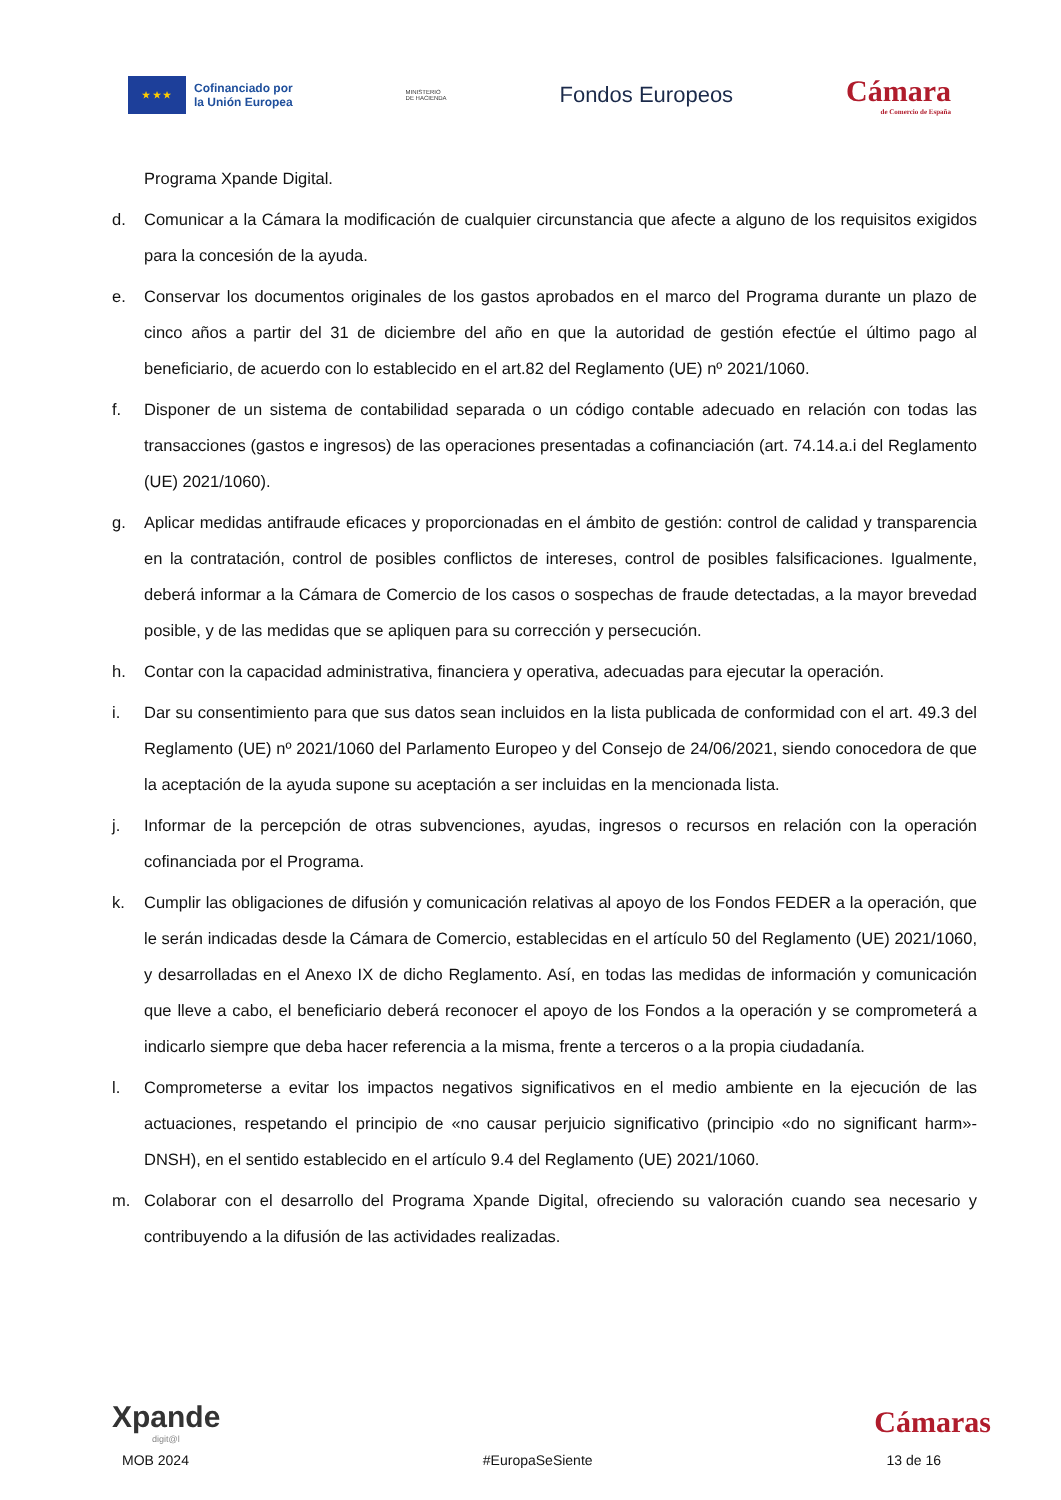★ ★ ★
Cofinanciado por
la Unión Europea
MINISTERIO
DE HACIENDA
Fondos Europeos
Cámara
de Comercio de España
Programa Xpande Digital.
d. Comunicar a la Cámara la modificación de cualquier circunstancia que afecte a alguno de los requisitos exigidos para la concesión de la ayuda.
e. Conservar los documentos originales de los gastos aprobados en el marco del Programa durante un plazo de cinco años a partir del 31 de diciembre del año en que la autoridad de gestión efectúe el último pago al beneficiario, de acuerdo con lo establecido en el art.82 del Reglamento (UE) nº 2021/1060.
f. Disponer de un sistema de contabilidad separada o un código contable adecuado en relación con todas las transacciones (gastos e ingresos) de las operaciones presentadas a cofinanciación (art. 74.14.a.i del Reglamento (UE) 2021/1060).
g. Aplicar medidas antifraude eficaces y proporcionadas en el ámbito de gestión: control de calidad y transparencia en la contratación, control de posibles conflictos de intereses, control de posibles falsificaciones. Igualmente, deberá informar a la Cámara de Comercio de los casos o sospechas de fraude detectadas, a la mayor brevedad posible, y de las medidas que se apliquen para su corrección y persecución.
h. Contar con la capacidad administrativa, financiera y operativa, adecuadas para ejecutar la operación.
i. Dar su consentimiento para que sus datos sean incluidos en la lista publicada de conformidad con el art. 49.3 del Reglamento (UE) nº 2021/1060 del Parlamento Europeo y del Consejo de 24/06/2021, siendo conocedora de que la aceptación de la ayuda supone su aceptación a ser incluidas en la mencionada lista.
j. Informar de la percepción de otras subvenciones, ayudas, ingresos o recursos en relación con la operación cofinanciada por el Programa.
k. Cumplir las obligaciones de difusión y comunicación relativas al apoyo de los Fondos FEDER a la operación, que le serán indicadas desde la Cámara de Comercio, establecidas en el artículo 50 del Reglamento (UE) 2021/1060, y desarrolladas en el Anexo IX de dicho Reglamento. Así, en todas las medidas de información y comunicación que lleve a cabo, el beneficiario deberá reconocer el apoyo de los Fondos a la operación y se comprometerá a indicarlo siempre que deba hacer referencia a la misma, frente a terceros o a la propia ciudadanía.
l. Comprometerse a evitar los impactos negativos significativos en el medio ambiente en la ejecución de las actuaciones, respetando el principio de «no causar perjuicio significativo (principio «do no significant harm»-DNSH), en el sentido establecido en el artículo 9.4 del Reglamento (UE) 2021/1060.
m. Colaborar con el desarrollo del Programa Xpande Digital, ofreciendo su valoración cuando sea necesario y contribuyendo a la difusión de las actividades realizadas.
Xpande
digit@l
Cámaras
MOB 2024 #EuropaSeSiente 13 de 16